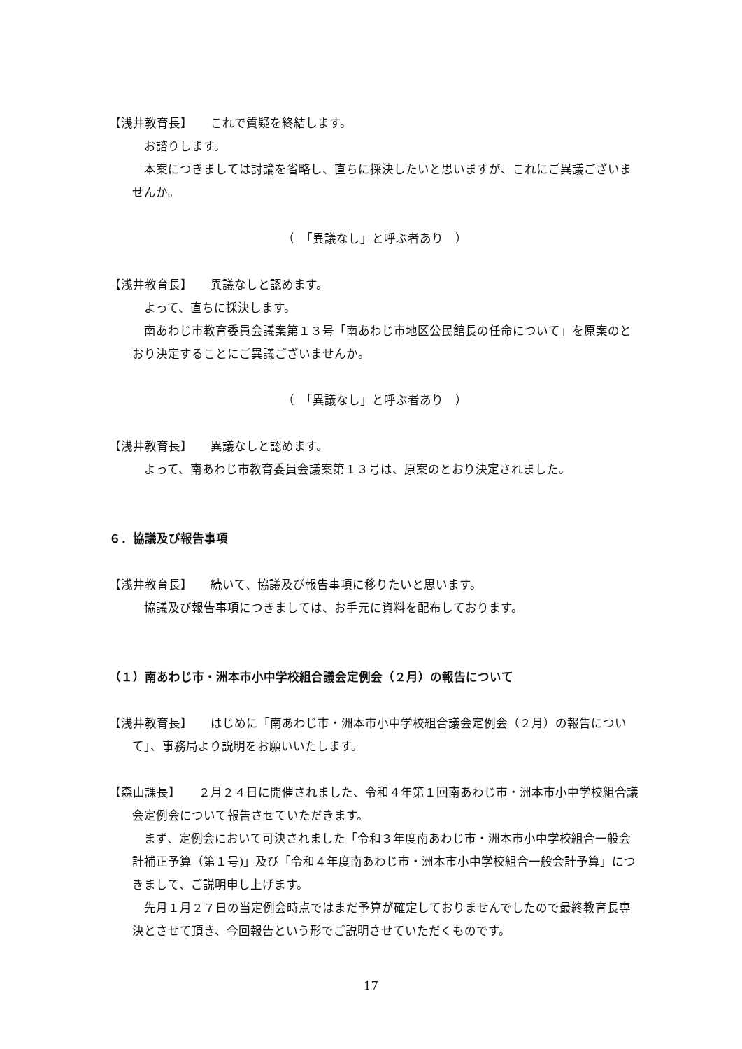【浅井教育長】　　これで質疑を終結します。
お諮りします。
本案につきましては討論を省略し、直ちに採決したいと思いますが、これにご異議ございませんか。
（　「異議なし」と呼ぶ者あり　）
【浅井教育長】　　異議なしと認めます。
よって、直ちに採決します。
南あわじ市教育委員会議案第１３号「南あわじ市地区公民館長の任命について」を原案のとおり決定することにご異議ございませんか。
（　「異議なし」と呼ぶ者あり　）
【浅井教育長】　　異議なしと認めます。
よって、南あわじ市教育委員会議案第１３号は、原案のとおり決定されました。
６．協議及び報告事項
【浅井教育長】　　続いて、協議及び報告事項に移りたいと思います。
協議及び報告事項につきましては、お手元に資料を配布しております。
（１）南あわじ市・洲本市小中学校組合議会定例会（２月）の報告について
【浅井教育長】　　はじめに「南あわじ市・洲本市小中学校組合議会定例会（２月）の報告について」、事務局より説明をお願いいたします。
【森山課長】　　２月２４日に開催されました、令和４年第１回南あわじ市・洲本市小中学校組合議会定例会について報告させていただきます。
まず、定例会において可決されました「令和３年度南あわじ市・洲本市小中学校組合一般会計補正予算（第１号)」及び「令和４年度南あわじ市・洲本市小中学校組合一般会計予算」につきまして、ご説明申し上げます。
先月１月２７日の当定例会時点ではまだ予算が確定しておりませんでしたので最終教育長専決とさせて頂き、今回報告という形でご説明させていただくものです。
17